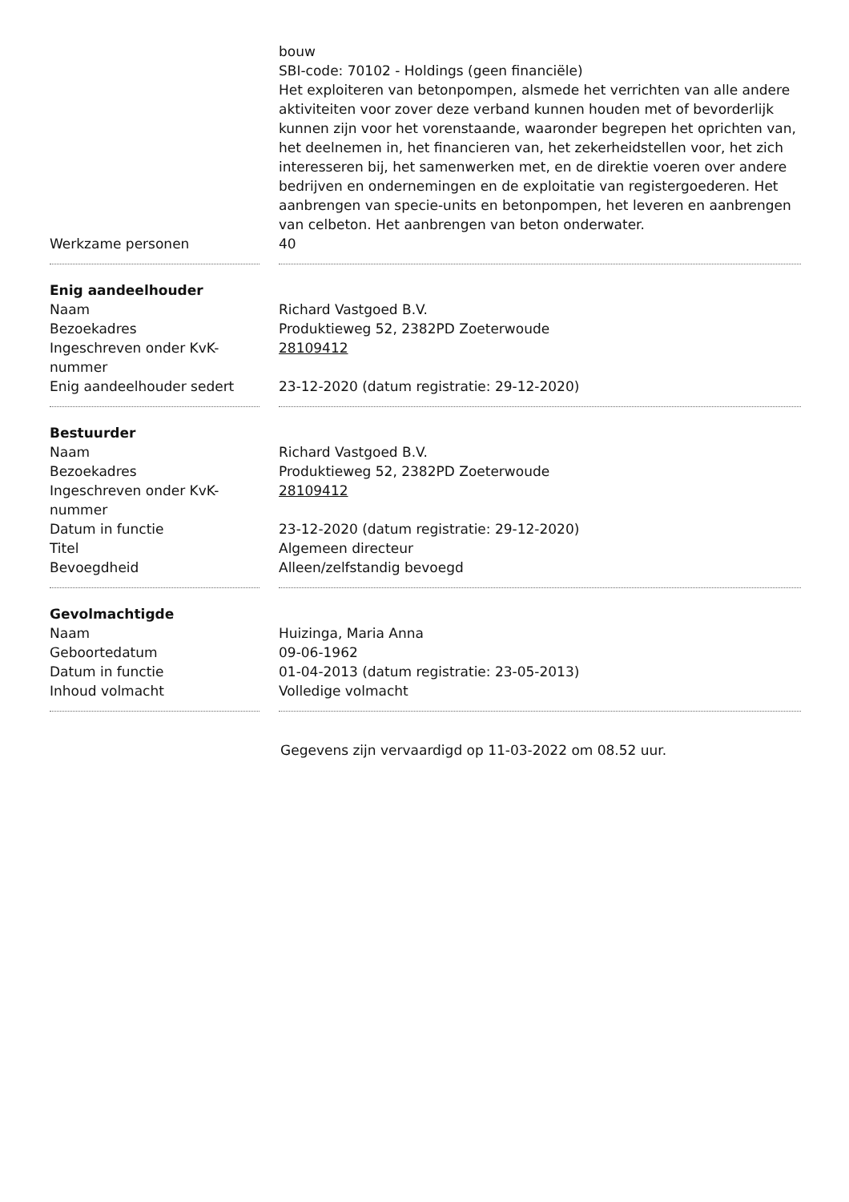| | bouw SBI-code: 70102 - Holdings (geen financiële) Het exploiteren van betonpompen, alsmede het verrichten van alle andere aktiviteiten voor zover deze verband kunnen houden met of bevorderlijk kunnen zijn voor het vorenstaande, waaronder begrepen het oprichten van, het deelnemen in, het financieren van, het zekerheidstellen voor, het zich interesseren bij, het samenwerken met, en de direktie voeren over andere bedrijven en ondernemingen en de exploitatie van registergoederen. Het aanbrengen van specie-units en betonpompen, het leveren en aanbrengen van celbeton. Het aanbrengen van beton onderwater. |
| Werkzame personen | 40 |
| Enig aandeelhouder | |
| Naam | Richard Vastgoed B.V. |
| Bezoekadres | Produktieweg 52, 2382PD Zoeterwoude |
| Ingeschreven onder KvK-nummer | 28109412 |
| Enig aandeelhouder sedert | 23-12-2020 (datum registratie: 29-12-2020) |
| Bestuurder | |
| Naam | Richard Vastgoed B.V. |
| Bezoekadres | Produktieweg 52, 2382PD Zoeterwoude |
| Ingeschreven onder KvK-nummer | 28109412 |
| Datum in functie | 23-12-2020 (datum registratie: 29-12-2020) |
| Titel | Algemeen directeur |
| Bevoegdheid | Alleen/zelfstandig bevoegd |
| Gevolmachtigde | |
| Naam | Huizinga, Maria Anna |
| Geboortedatum | 09-06-1962 |
| Datum in functie | 01-04-2013 (datum registratie: 23-05-2013) |
| Inhoud volmacht | Volledige volmacht |
Gegevens zijn vervaardigd op 11-03-2022 om 08.52 uur.